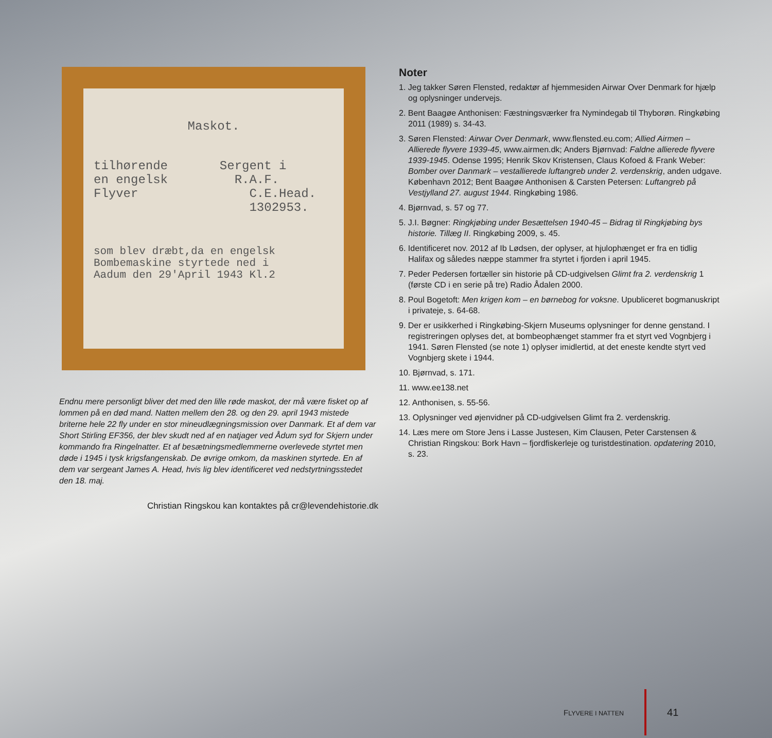Maskot.
tilhørende Sergent i
en engelsk R.A.F.
Flyver C.E.Head.
1302953.
som blev dræbt,da en engelsk
Bombemaskine styrtede ned i
Aadum den 29'April 1943 Kl.2
Endnu mere personligt bliver det med den lille røde maskot, der må være fisket op af lommen på en død mand. Natten mellem den 28. og den 29. april 1943 mistede briterne hele 22 fly under en stor mineudlægningsmission over Danmark. Et af dem var Short Stirling EF356, der blev skudt ned af en natjager ved Ådum syd for Skjern under kommando fra Ringelnatter. Et af besætningsmedlemmerne overlevede styrtet men døde i 1945 i tysk krigsfangenskab. De øvrige omkom, da maskinen styrtede. En af dem var sergeant James A. Head, hvis lig blev identificeret ved nedstyrtningsstedet den 18. maj.
Christian Ringskou kan kontaktes på cr@levendehistorie.dk
Noter
1. Jeg takker Søren Flensted, redaktør af hjemmesiden Airwar Over Denmark for hjælp og oplysninger undervejs.
2. Bent Baagøe Anthonisen: Fæstningsværker fra Nymindegab til Thyborøn. Ringkøbing 2011 (1989) s. 34-43.
3. Søren Flensted: Airwar Over Denmark, www.flensted.eu.com; Allied Airmen – Allierede flyvere 1939-45, www.airmen.dk; Anders Bjørnvad: Faldne allierede flyvere 1939-1945. Odense 1995; Henrik Skov Kristensen, Claus Kofoed & Frank Weber: Bomber over Danmark – vestallierede luftangreb under 2. verdenskrig, anden udgave. København 2012; Bent Baagøe Anthonisen & Carsten Petersen: Luftangreb på Vestjylland 27. august 1944. Ringkøbing 1986.
4. Bjørnvad, s. 57 og 77.
5. J.I. Bøgner: Ringkjøbing under Besættelsen 1940-45 – Bidrag til Ringkjøbing bys historie. Tillæg II. Ringkøbing 2009, s. 45.
6. Identificeret nov. 2012 af Ib Lødsen, der oplyser, at hjulophænget er fra en tidlig Halifax og således næppe stammer fra styrtet i fjorden i april 1945.
7. Peder Pedersen fortæller sin historie på CD-udgivelsen Glimt fra 2. verdenskrig 1 (første CD i en serie på tre) Radio Ådalen 2000.
8. Poul Bogetoft: Men krigen kom – en børnebog for voksne. Upubliceret bogmanuskript i privateje, s. 64-68.
9. Der er usikkerhed i Ringkøbing-Skjern Museums oplysninger for denne genstand. I registreringen oplyses det, at bombeophænget stammer fra et styrt ved Vognbjerg i 1941. Søren Flensted (se note 1) oplyser imidlertid, at det eneste kendte styrt ved Vognbjerg skete i 1944.
10. Bjørnvad, s. 171.
11. www.ee138.net
12. Anthonisen, s. 55-56.
13. Oplysninger ved øjenvidner på CD-udgivelsen Glimt fra 2. verdenskrig.
14. Læs mere om Store Jens i Lasse Justesen, Kim Clausen, Peter Carstensen & Christian Ringskou: Bork Havn – fjordfiskerleje og turistdestination. opdatering 2010, s. 23.
FLYVERE I NATTEN
41